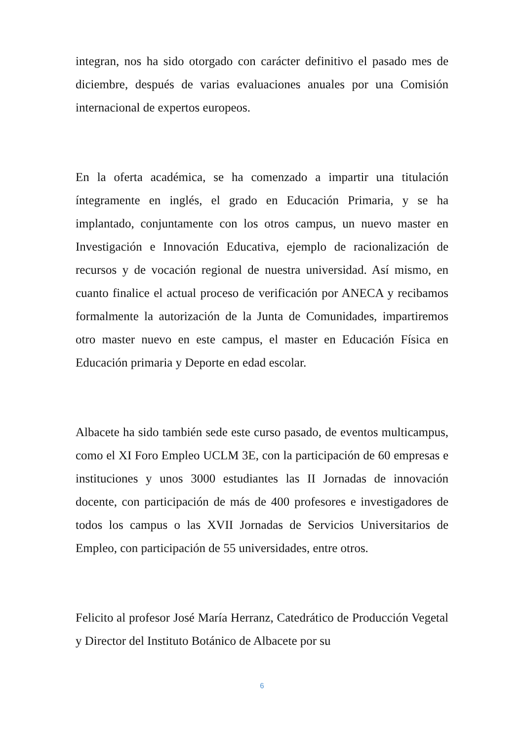integran, nos ha sido otorgado con carácter definitivo el pasado mes de diciembre, después de varias evaluaciones anuales por una Comisión internacional de expertos europeos.
En la oferta académica, se ha comenzado a impartir una titulación íntegramente en inglés, el grado en Educación Primaria, y se ha implantado, conjuntamente con los otros campus, un nuevo master en Investigación e Innovación Educativa, ejemplo de racionalización de recursos y de vocación regional de nuestra universidad. Así mismo, en cuanto finalice el actual proceso de verificación por ANECA y recibamos formalmente la autorización de la Junta de Comunidades, impartiremos otro master nuevo en este campus, el master en Educación Física en Educación primaria y Deporte en edad escolar.
Albacete ha sido también sede este curso pasado, de eventos multicampus, como el XI Foro Empleo UCLM 3E, con la participación de 60 empresas e instituciones y unos 3000 estudiantes las II Jornadas de innovación docente, con participación de más de 400 profesores e investigadores de todos los campus o las XVII Jornadas de Servicios Universitarios de Empleo, con participación de 55 universidades, entre otros.
Felicito al profesor José María Herranz, Catedrático de Producción Vegetal y Director del Instituto Botánico de Albacete por su
6